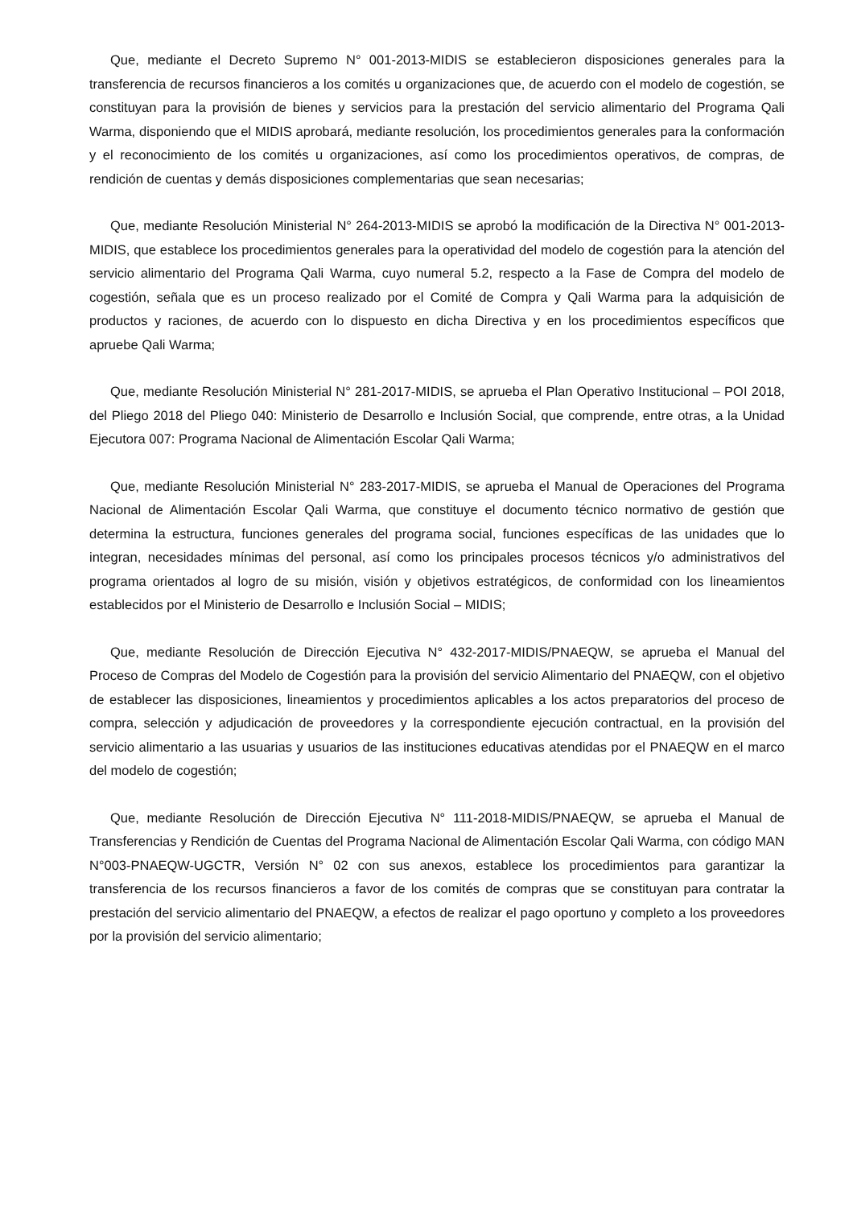Que, mediante el Decreto Supremo N° 001-2013-MIDIS se establecieron disposiciones generales para la transferencia de recursos financieros a los comités u organizaciones que, de acuerdo con el modelo de cogestión, se constituyan para la provisión de bienes y servicios para la prestación del servicio alimentario del Programa Qali Warma, disponiendo que el MIDIS aprobará, mediante resolución, los procedimientos generales para la conformación y el reconocimiento de los comités u organizaciones, así como los procedimientos operativos, de compras, de rendición de cuentas y demás disposiciones complementarias que sean necesarias;
Que, mediante Resolución Ministerial N° 264-2013-MIDIS se aprobó la modificación de la Directiva N° 001-2013-MIDIS, que establece los procedimientos generales para la operatividad del modelo de cogestión para la atención del servicio alimentario del Programa Qali Warma, cuyo numeral 5.2, respecto a la Fase de Compra del modelo de cogestión, señala que es un proceso realizado por el Comité de Compra y Qali Warma para la adquisición de productos y raciones, de acuerdo con lo dispuesto en dicha Directiva y en los procedimientos específicos que apruebe Qali Warma;
Que, mediante Resolución Ministerial N° 281-2017-MIDIS, se aprueba el Plan Operativo Institucional – POI 2018, del Pliego 2018 del Pliego 040: Ministerio de Desarrollo e Inclusión Social, que comprende, entre otras, a la Unidad Ejecutora 007: Programa Nacional de Alimentación Escolar Qali Warma;
Que, mediante Resolución Ministerial N° 283-2017-MIDIS, se aprueba el Manual de Operaciones del Programa Nacional de Alimentación Escolar Qali Warma, que constituye el documento técnico normativo de gestión que determina la estructura, funciones generales del programa social, funciones específicas de las unidades que lo integran, necesidades mínimas del personal, así como los principales procesos técnicos y/o administrativos del programa orientados al logro de su misión, visión y objetivos estratégicos, de conformidad con los lineamientos establecidos por el Ministerio de Desarrollo e Inclusión Social – MIDIS;
Que, mediante Resolución de Dirección Ejecutiva N° 432-2017-MIDIS/PNAEQW, se aprueba el Manual del Proceso de Compras del Modelo de Cogestión para la provisión del servicio Alimentario del PNAEQW, con el objetivo de establecer las disposiciones, lineamientos y procedimientos aplicables a los actos preparatorios del proceso de compra, selección y adjudicación de proveedores y la correspondiente ejecución contractual, en la provisión del servicio alimentario a las usuarias y usuarios de las instituciones educativas atendidas por el PNAEQW en el marco del modelo de cogestión;
Que, mediante Resolución de Dirección Ejecutiva N° 111-2018-MIDIS/PNAEQW, se aprueba el Manual de Transferencias y Rendición de Cuentas del Programa Nacional de Alimentación Escolar Qali Warma, con código MAN N°003-PNAEQW-UGCTR, Versión N° 02 con sus anexos, establece los procedimientos para garantizar la transferencia de los recursos financieros a favor de los comités de compras que se constituyan para contratar la prestación del servicio alimentario del PNAEQW, a efectos de realizar el pago oportuno y completo a los proveedores por la provisión del servicio alimentario;